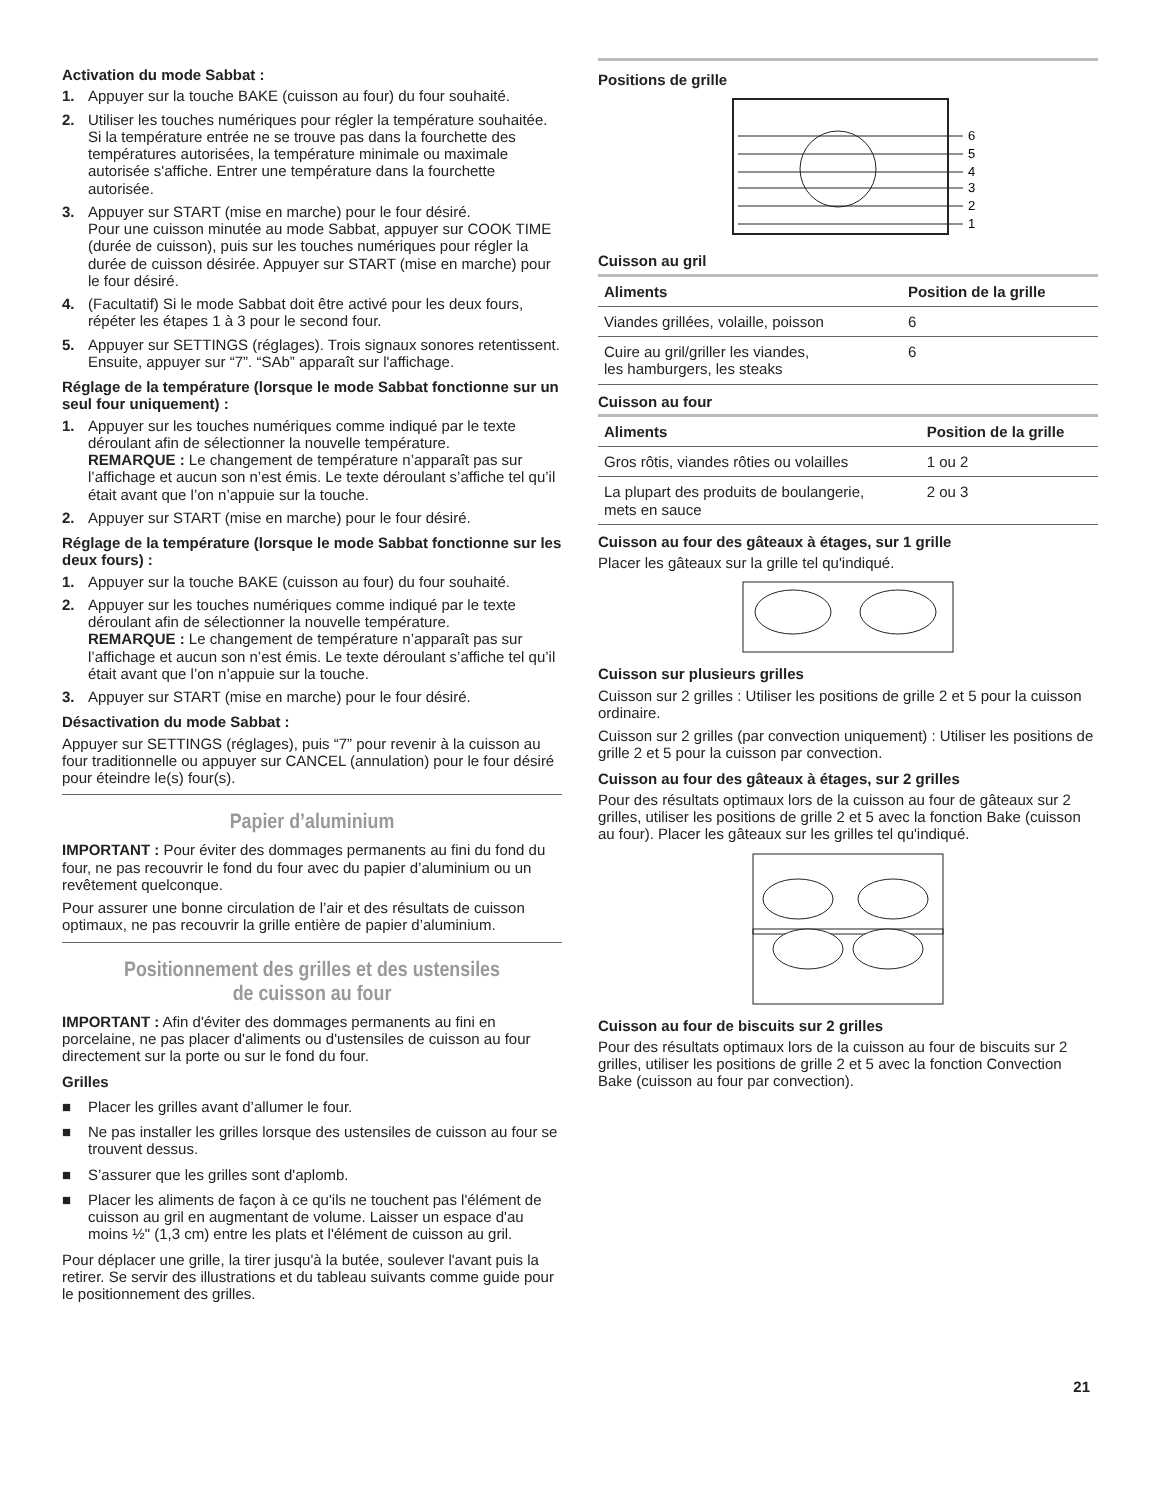Activation du mode Sabbat :
1. Appuyer sur la touche BAKE (cuisson au four) du four souhaité.
2. Utiliser les touches numériques pour régler la température souhaitée. Si la température entrée ne se trouve pas dans la fourchette des températures autorisées, la température minimale ou maximale autorisée s'affiche. Entrer une température dans la fourchette autorisée.
3. Appuyer sur START (mise en marche) pour le four désiré.
Pour une cuisson minutée au mode Sabbat, appuyer sur COOK TIME (durée de cuisson), puis sur les touches numériques pour régler la durée de cuisson désirée. Appuyer sur START (mise en marche) pour le four désiré.
4. (Facultatif) Si le mode Sabbat doit être activé pour les deux fours, répéter les étapes 1 à 3 pour le second four.
5. Appuyer sur SETTINGS (réglages). Trois signaux sonores retentissent. Ensuite, appuyer sur “7”. “SAb” apparaît sur l'affichage.
Réglage de la température (lorsque le mode Sabbat fonctionne sur un seul four uniquement) :
1. Appuyer sur les touches numériques comme indiqué par le texte déroulant afin de sélectionner la nouvelle température.
REMARQUE : Le changement de température n’apparaît pas sur l’affichage et aucun son n’est émis. Le texte déroulant s’affiche tel qu’il était avant que l’on n’appuie sur la touche.
2. Appuyer sur START (mise en marche) pour le four désiré.
Réglage de la température (lorsque le mode Sabbat fonctionne sur les deux fours) :
1. Appuyer sur la touche BAKE (cuisson au four) du four souhaité.
2. Appuyer sur les touches numériques comme indiqué par le texte déroulant afin de sélectionner la nouvelle température.
REMARQUE : Le changement de température n’apparaît pas sur l’affichage et aucun son n’est émis. Le texte déroulant s’affiche tel qu’il était avant que l’on n’appuie sur la touche.
3. Appuyer sur START (mise en marche) pour le four désiré.
Désactivation du mode Sabbat :
Appuyer sur SETTINGS (réglages), puis “7” pour revenir à la cuisson au four traditionnelle ou appuyer sur CANCEL (annulation) pour le four désiré pour éteindre le(s) four(s).
Papier d’aluminium
IMPORTANT : Pour éviter des dommages permanents au fini du fond du four, ne pas recouvrir le fond du four avec du papier d’aluminium ou un revêtement quelconque.
Pour assurer une bonne circulation de l’air et des résultats de cuisson optimaux, ne pas recouvrir la grille entière de papier d’aluminium.
Positionnement des grilles et des ustensiles
de cuisson au four
IMPORTANT : Afin d'éviter des dommages permanents au fini en porcelaine, ne pas placer d'aliments ou d'ustensiles de cuisson au four directement sur la porte ou sur le fond du four.
Grilles
■ Placer les grilles avant d’allumer le four.
■ Ne pas installer les grilles lorsque des ustensiles de cuisson au four se trouvent dessus.
■ S’assurer que les grilles sont d'aplomb.
■ Placer les aliments de façon à ce qu'ils ne touchent pas l'élément de cuisson au gril en augmentant de volume. Laisser un espace d'au moins ½" (1,3 cm) entre les plats et l'élément de cuisson au gril.
Pour déplacer une grille, la tirer jusqu'à la butée, soulever l'avant puis la retirer. Se servir des illustrations et du tableau suivants comme guide pour le positionnement des grilles.
Positions de grille
6
5
4
3
2
1
Cuisson au gril
| Aliments | Position de la grille |
| --- | --- |
| Viandes grillées, volaille, poisson | 6 |
| Cuire au gril/griller les viandes, les hamburgers, les steaks | 6 |
Cuisson au four
| Aliments | Position de la grille |
| --- | --- |
| Gros rôtis, viandes rôties ou volailles | 1 ou 2 |
| La plupart des produits de boulangerie, mets en sauce | 2 ou 3 |
Cuisson au four des gâteaux à étages, sur 1 grille
Placer les gâteaux sur la grille tel qu'indiqué.
Cuisson sur plusieurs grilles
Cuisson sur 2 grilles : Utiliser les positions de grille 2 et 5 pour la cuisson ordinaire.
Cuisson sur 2 grilles (par convection uniquement) : Utiliser les positions de grille 2 et 5 pour la cuisson par convection.
Cuisson au four des gâteaux à étages, sur 2 grilles
Pour des résultats optimaux lors de la cuisson au four de gâteaux sur 2 grilles, utiliser les positions de grille 2 et 5 avec la fonction Bake (cuisson au four). Placer les gâteaux sur les grilles tel qu'indiqué.
Cuisson au four de biscuits sur 2 grilles
Pour des résultats optimaux lors de la cuisson au four de biscuits sur 2 grilles, utiliser les positions de grille 2 et 5 avec la fonction Convection Bake (cuisson au four par convection).
21